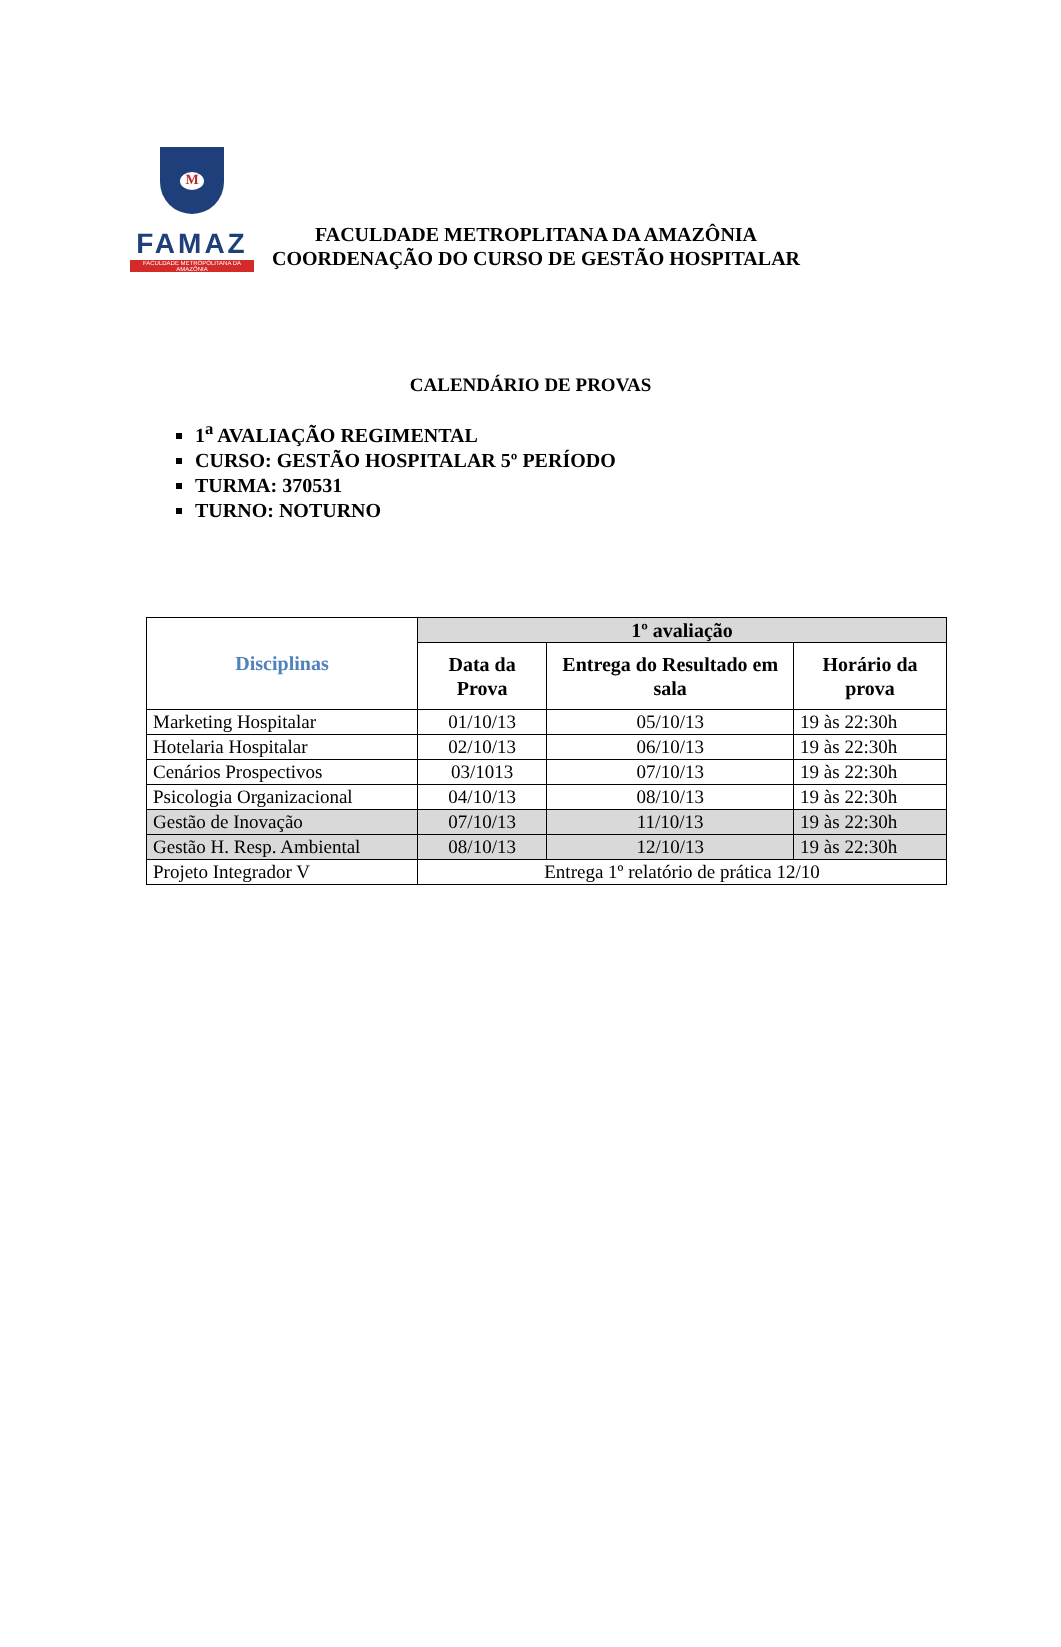M
FAMAZ
FACULDADE METROPOLITANA DA AMAZÔNIA
FACULDADE METROPLITANA DA AMAZÔNIA
COORDENAÇÃO DO CURSO DE GESTÃO HOSPITALAR
CALENDÁRIO DE PROVAS
1<sup>a</sup> AVALIAÇÃO REGIMENTAL
CURSO: GESTÃO HOSPITALAR 5º PERÍODO
TURMA: 370531
TURNO: NOTURNO
| Disciplinas | 1º avaliação | | |
| --- | --- | --- | --- |
| | Data da Prova | Entrega do Resultado em sala | Horário da prova |
| Marketing Hospitalar | 01/10/13 | 05/10/13 | 19 às 22:30h |
| Hotelaria Hospitalar | 02/10/13 | 06/10/13 | 19 às 22:30h |
| Cenários Prospectivos | 03/1013 | 07/10/13 | 19 às 22:30h |
| Psicologia Organizacional | 04/10/13 | 08/10/13 | 19 às 22:30h |
| Gestão de Inovação | 07/10/13 | 11/10/13 | 19 às 22:30h |
| Gestão H. Resp. Ambiental | 08/10/13 | 12/10/13 | 19 às 22:30h |
| Projeto Integrador V | Entrega 1º relatório de prática 12/10 | | |